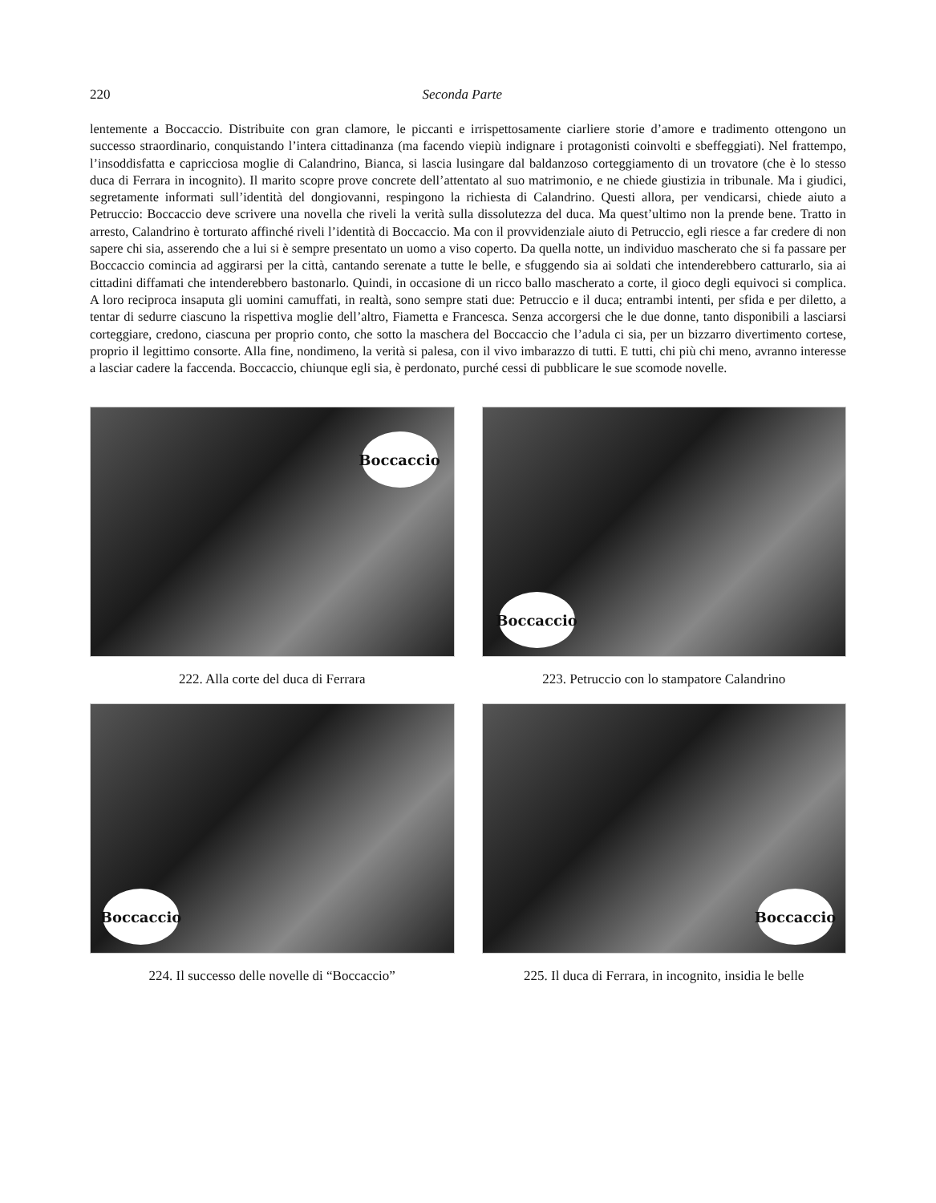220 Seconda Parte
lentemente a Boccaccio. Distribuite con gran clamore, le piccanti e irrispettosamente ciarliere storie d’amore e tradimento ottengono un successo straordinario, conquistando l’intera cittadinanza (ma facendo viepiù indignare i protagonisti coinvolti e sbeffeggiati). Nel frattempo, l’insoddisfatta e capricciosa moglie di Calandrino, Bianca, si lascia lusingare dal baldanzoso corteggiamento di un trovatore (che è lo stesso duca di Ferrara in incognito). Il marito scopre prove concrete dell’attentato al suo matrimonio, e ne chiede giustizia in tribunale. Ma i giudici, segretamente informati sull’identità del dongiovanni, respingono la richiesta di Calandrino. Questi allora, per vendicarsi, chiede aiuto a Petruccio: Boccaccio deve scrivere una novella che riveli la verità sulla dissolutezza del duca. Ma quest’ultimo non la prende bene. Tratto in arresto, Calandrino è torturato affinché riveli l’identità di Boccaccio. Ma con il provvidenziale aiuto di Petruccio, egli riesce a far credere di non sapere chi sia, asserendo che a lui si è sempre presentato un uomo a viso coperto. Da quella notte, un individuo mascherato che si fa passare per Boccaccio comincia ad aggirarsi per la città, cantando serenate a tutte le belle, e sfuggendo sia ai soldati che intenderebbero catturarlo, sia ai cittadini diffamati che intenderebbero bastonarlo. Quindi, in occasione di un ricco ballo mascherato a corte, il gioco degli equivoci si complica. A loro reciproca insaputa gli uomini camuffati, in realtà, sono sempre stati due: Petruccio e il duca; entrambi intenti, per sfida e per diletto, a tentar di sedurre ciascuno la rispettiva moglie dell’altro, Fiametta e Francesca. Senza accorgersi che le due donne, tanto disponibili a lasciarsi corteggiare, credono, ciascuna per proprio conto, che sotto la maschera del Boccaccio che l’adula ci sia, per un bizzarro divertimento cortese, proprio il legittimo consorte. Alla fine, nondimeno, la verità si palesa, con il vivo imbarazzo di tutti. E tutti, chi più chi meno, avranno interesse a lasciar cadere la faccenda. Boccaccio, chiunque egli sia, è perdonato, purché cessi di pubblicare le sue scomode novelle.
Boccaccio
222. Alla corte del duca di Ferrara
Boccaccio
223. Petruccio con lo stampatore Calandrino
Boccaccio
224. Il successo delle novelle di “Boccaccio”
Boccaccio
225. Il duca di Ferrara, in incognito, insidia le belle